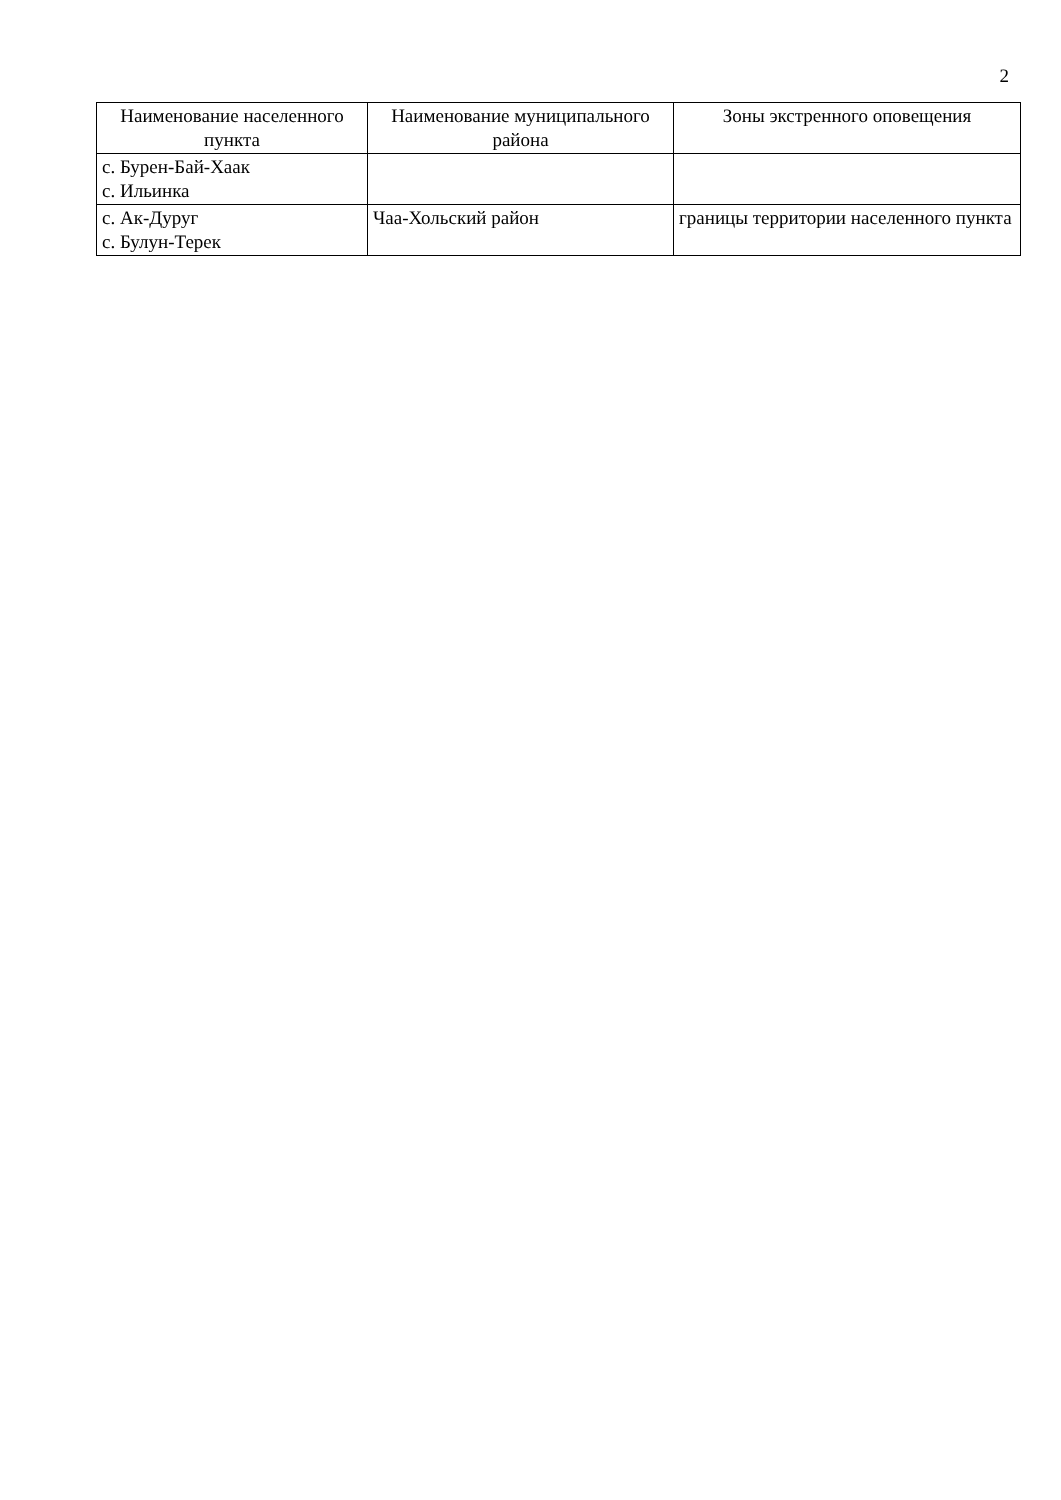2
| Наименование населенного пункта | Наименование муниципального района | Зоны экстренного оповещения |
| --- | --- | --- |
| с. Бурен-Бай-Хаак с. Ильинка | | |
| с. Ак-Дуруг с. Булун-Терек | Чаа-Хольский район | границы территории населенного пункта |